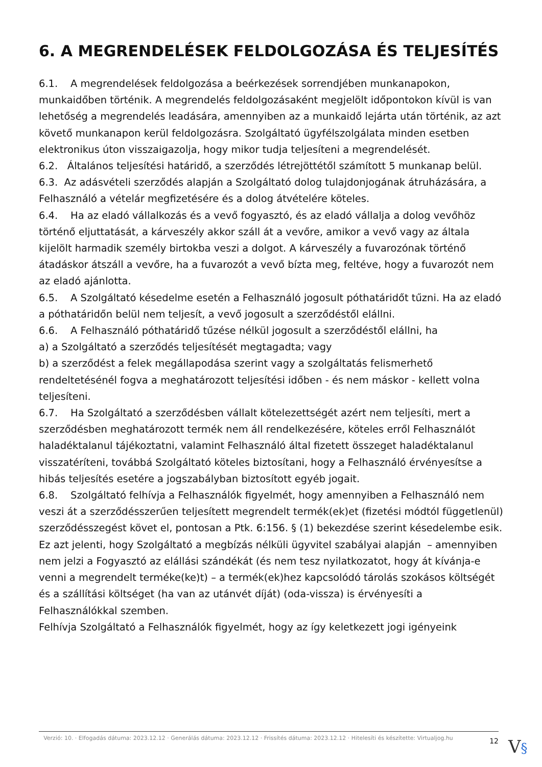6. A MEGRENDELÉSEK FELDOLGOZÁSA ÉS TELJESÍTÉS
6.1. A megrendelések feldolgozása a beérkezések sorrendjében munkanapokon, munkaidőben történik. A megrendelés feldolgozásaként megjelölt időpontokon kívül is van lehetőség a megrendelés leadására, amennyiben az a munkaidő lejárta után történik, az azt követő munkanapon kerül feldolgozásra. Szolgáltató ügyfélszolgálata minden esetben elektronikus úton visszaigazolja, hogy mikor tudja teljesíteni a megrendelését.
6.2. Általános teljesítési határidő, a szerződés létrejöttétől számított 5 munkanap belül.
6.3. Az adásvételi szerződés alapján a Szolgáltató dolog tulajdonjogának átruházására, a Felhasználó a vételár megfizetésére és a dolog átvételére köteles.
6.4. Ha az eladó vállalkozás és a vevő fogyasztó, és az eladó vállalja a dolog vevőhöz történő eljuttatását, a kárveszély akkor száll át a vevőre, amikor a vevő vagy az általa kijelölt harmadik személy birtokba veszi a dolgot. A kárveszély a fuvarozónak történő átadáskor átszáll a vevőre, ha a fuvarozót a vevő bízta meg, feltéve, hogy a fuvarozót nem az eladó ajánlotta.
6.5. A Szolgáltató késedelme esetén a Felhasználó jogosult póthatáridőt tűzni. Ha az eladó a póthatáridőn belül nem teljesít, a vevő jogosult a szerződéstől elállni.
6.6. A Felhasználó póthatáridő tűzése nélkül jogosult a szerződéstől elállni, ha
a) a Szolgáltató a szerződés teljesítését megtagadta; vagy
b) a szerződést a felek megállapodása szerint vagy a szolgáltatás felismerhető rendeltetésénél fogva a meghatározott teljesítési időben - és nem máskor - kellett volna teljesíteni.
6.7. Ha Szolgáltató a szerződésben vállalt kötelezettségét azért nem teljesíti, mert a szerződésben meghatározott termék nem áll rendelkezésére, köteles erről Felhasználót haladéktalanul tájékoztatni, valamint Felhasználó által fizetett összeget haladéktalanul visszatéríteni, továbbá Szolgáltató köteles biztosítani, hogy a Felhasználó érvényesítse a hibás teljesítés esetére a jogszabályban biztosított egyéb jogait.
6.8. Szolgáltató felhívja a Felhasználók figyelmét, hogy amennyiben a Felhasználó nem veszi át a szerződésszerűen teljesített megrendelt termék(ek)et (fizetési módtól függetlenül) szerződésszegést követ el, pontosan a Ptk. 6:156. § (1) bekezdése szerint késedelembe esik.
Ez azt jelenti, hogy Szolgáltató a megbízás nélküli ügyvitel szabályai alapján – amennyiben nem jelzi a Fogyasztó az elállási szándékát (és nem tesz nyilatkozatot, hogy át kívánja-e venni a megrendelt terméke(ke)t) – a termék(ek)hez kapcsolódó tárolás szokásos költségét és a szállítási költséget (ha van az utánvét díját) (oda-vissza) is érvényesíti a Felhasználókkal szemben.
Felhívja Szolgáltató a Felhasználók figyelmét, hogy az így keletkezett jogi igényeink
Verzió: 10. · Elfogadás dátuma: 2023.12.12 · Generálás dátuma: 2023.12.12 · Frissítés dátuma: 2023.12.12 · Hitelesíti és készítette: Virtualjog.hu
12
V§